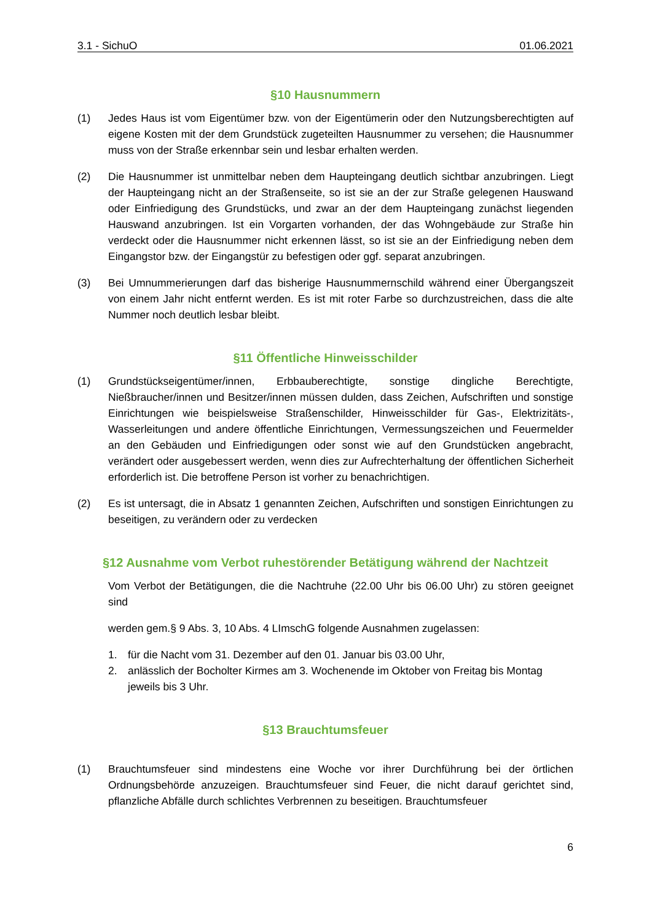3.1 - SichuO 01.06.2021
§10 Hausnummern
(1) Jedes Haus ist vom Eigentümer bzw. von der Eigentümerin oder den Nutzungsberechtigten auf eigene Kosten mit der dem Grundstück zugeteilten Hausnummer zu versehen; die Hausnummer muss von der Straße erkennbar sein und lesbar erhalten werden.
(2) Die Hausnummer ist unmittelbar neben dem Haupteingang deutlich sichtbar anzubringen. Liegt der Haupteingang nicht an der Straßenseite, so ist sie an der zur Straße gelegenen Hauswand oder Einfriedigung des Grundstücks, und zwar an der dem Haupteingang zunächst liegenden Hauswand anzubringen. Ist ein Vorgarten vorhanden, der das Wohngebäude zur Straße hin verdeckt oder die Hausnummer nicht erkennen lässt, so ist sie an der Einfriedigung neben dem Eingangstor bzw. der Eingangstür zu befestigen oder ggf. separat anzubringen.
(3) Bei Umnummerierungen darf das bisherige Hausnummernschild während einer Übergangszeit von einem Jahr nicht entfernt werden. Es ist mit roter Farbe so durchzustreichen, dass die alte Nummer noch deutlich lesbar bleibt.
§11 Öffentliche Hinweisschilder
(1) Grundstückseigentümer/innen, Erbbauberechtigte, sonstige dingliche Berechtigte, Nießbraucher/innen und Besitzer/innen müssen dulden, dass Zeichen, Aufschriften und sonstige Einrichtungen wie beispielsweise Straßenschilder, Hinweisschilder für Gas-, Elektrizitäts-, Wasserleitungen und andere öffentliche Einrichtungen, Vermessungszeichen und Feuermelder an den Gebäuden und Einfriedigungen oder sonst wie auf den Grundstücken angebracht, verändert oder ausgebessert werden, wenn dies zur Aufrechterhaltung der öffentlichen Sicherheit erforderlich ist. Die betroffene Person ist vorher zu benachrichtigen.
(2) Es ist untersagt, die in Absatz 1 genannten Zeichen, Aufschriften und sonstigen Einrichtungen zu beseitigen, zu verändern oder zu verdecken
§12 Ausnahme vom Verbot ruhestörender Betätigung während der Nachtzeit
Vom Verbot der Betätigungen, die die Nachtruhe (22.00 Uhr bis 06.00 Uhr) zu stören geeignet sind
werden gem.§ 9 Abs. 3, 10 Abs. 4 LImschG folgende Ausnahmen zugelassen:
1. für die Nacht vom 31. Dezember auf den 01. Januar bis 03.00 Uhr,
2. anlässlich der Bocholter Kirmes am 3. Wochenende im Oktober von Freitag bis Montag jeweils bis 3 Uhr.
§13 Brauchtumsfeuer
(1) Brauchtumsfeuer sind mindestens eine Woche vor ihrer Durchführung bei der örtlichen Ordnungsbehörde anzuzeigen. Brauchtumsfeuer sind Feuer, die nicht darauf gerichtet sind, pflanzliche Abfälle durch schlichtes Verbrennen zu beseitigen. Brauchtumsfeuer
6